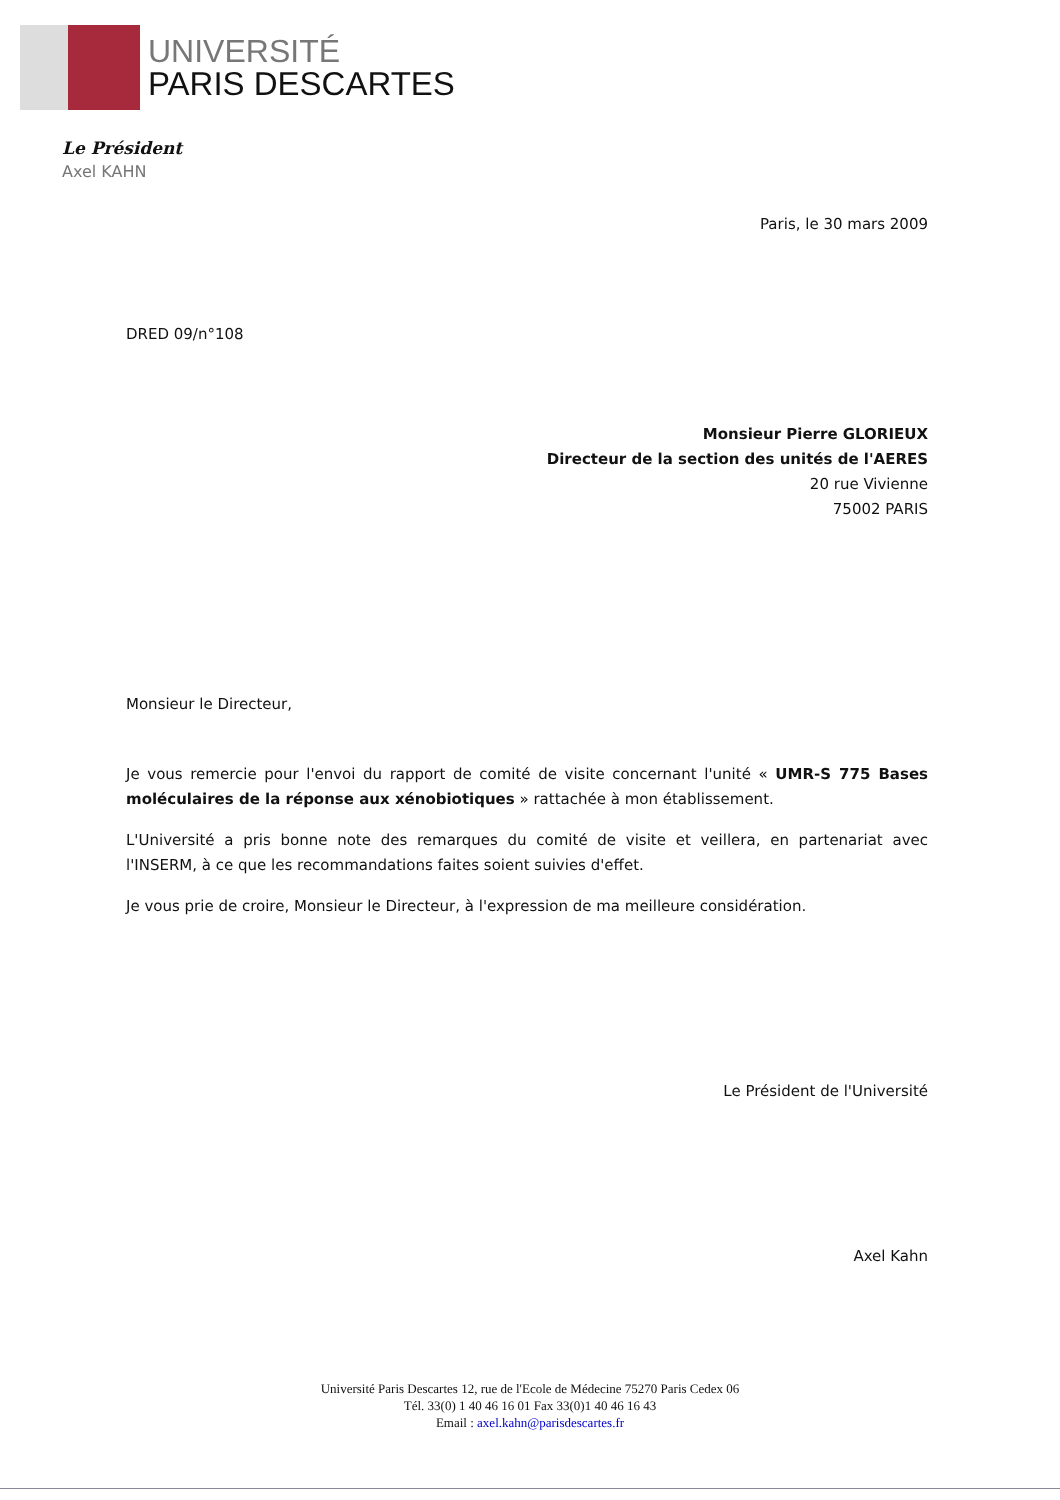UNIVERSITÉ
PARIS DESCARTES
Le Président
Axel KAHN
Paris, le 30 mars 2009
DRED 09/n°108
Monsieur Pierre GLORIEUX
Directeur de la section des unités de l'AERES
20 rue Vivienne
75002 PARIS
Monsieur le Directeur,
Je vous remercie pour l'envoi du rapport de comité de visite concernant l'unité « UMR-S 775 Bases moléculaires de la réponse aux xénobiotiques » rattachée à mon établissement.
L'Université a pris bonne note des remarques du comité de visite et veillera, en partenariat avec l'INSERM, à ce que les recommandations faites soient suivies d'effet.
Je vous prie de croire, Monsieur le Directeur, à l'expression de ma meilleure considération.
Le Président de l'Université
Axel Kahn
Université Paris Descartes 12, rue de l'Ecole de Médecine 75270 Paris Cedex 06
Tél. 33(0) 1 40 46 16 01 Fax 33(0)1 40 46 16 43
Email : axel.kahn@parisdescartes.fr